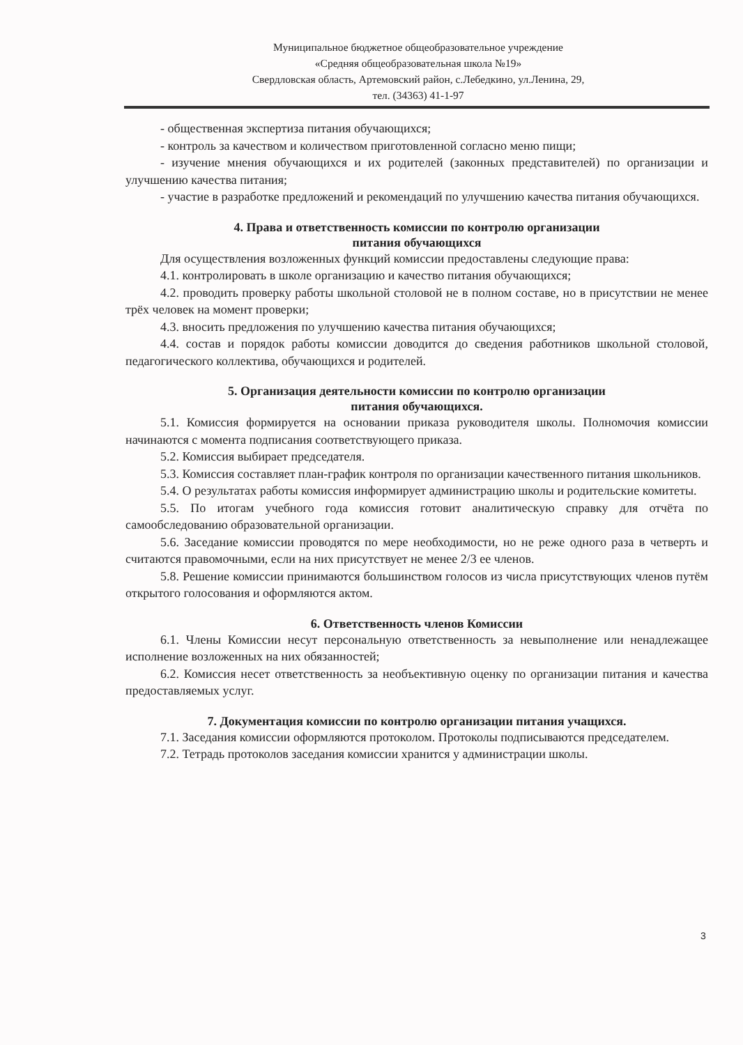Муниципальное бюджетное общеобразовательное учреждение
«Средняя общеобразовательная школа №19»
Свердловская область, Артемовский район, с.Лебедкино, ул.Ленина, 29,
тел. (34363) 41-1-97
- общественная экспертиза питания обучающихся;
- контроль за качеством и количеством приготовленной согласно меню пищи;
- изучение мнения обучающихся и их родителей (законных представителей) по организации и улучшению качества питания;
- участие в разработке предложений и рекомендаций по улучшению качества питания обучающихся.
4. Права и ответственность комиссии по контролю организации
питания обучающихся
Для осуществления возложенных функций комиссии предоставлены следующие права:
4.1. контролировать в школе организацию и качество питания обучающихся;
4.2. проводить проверку работы школьной столовой не в полном составе, но в присутствии не менее трёх человек на момент проверки;
4.3. вносить предложения по улучшению качества питания обучающихся;
4.4. состав и порядок работы комиссии доводится до сведения работников школьной столовой, педагогического коллектива, обучающихся и родителей.
5. Организация деятельности комиссии по контролю организации
питания обучающихся.
5.1. Комиссия формируется на основании приказа руководителя школы. Полномочия комиссии начинаются с момента подписания соответствующего приказа.
5.2. Комиссия выбирает председателя.
5.3. Комиссия составляет план-график контроля по организации качественного питания школьников.
5.4. О результатах работы комиссия информирует администрацию школы и родительские комитеты.
5.5. По итогам учебного года комиссия готовит аналитическую справку для отчёта по самообследованию образовательной организации.
5.6. Заседание комиссии проводятся по мере необходимости, но не реже одного раза в четверть и считаются правомочными, если на них присутствует не менее 2/3 ее членов.
5.8. Решение комиссии принимаются большинством голосов из числа присутствующих членов путём открытого голосования и оформляются актом.
6. Ответственность членов Комиссии
6.1. Члены Комиссии несут персональную ответственность за невыполнение или ненадлежащее исполнение возложенных на них обязанностей;
6.2. Комиссия несет ответственность за необъективную оценку по организации питания и качества предоставляемых услуг.
7. Документация комиссии по контролю организации питания учащихся.
7.1. Заседания комиссии оформляются протоколом. Протоколы подписываются председателем.
7.2. Тетрадь протоколов заседания комиссии хранится у администрации школы.
3